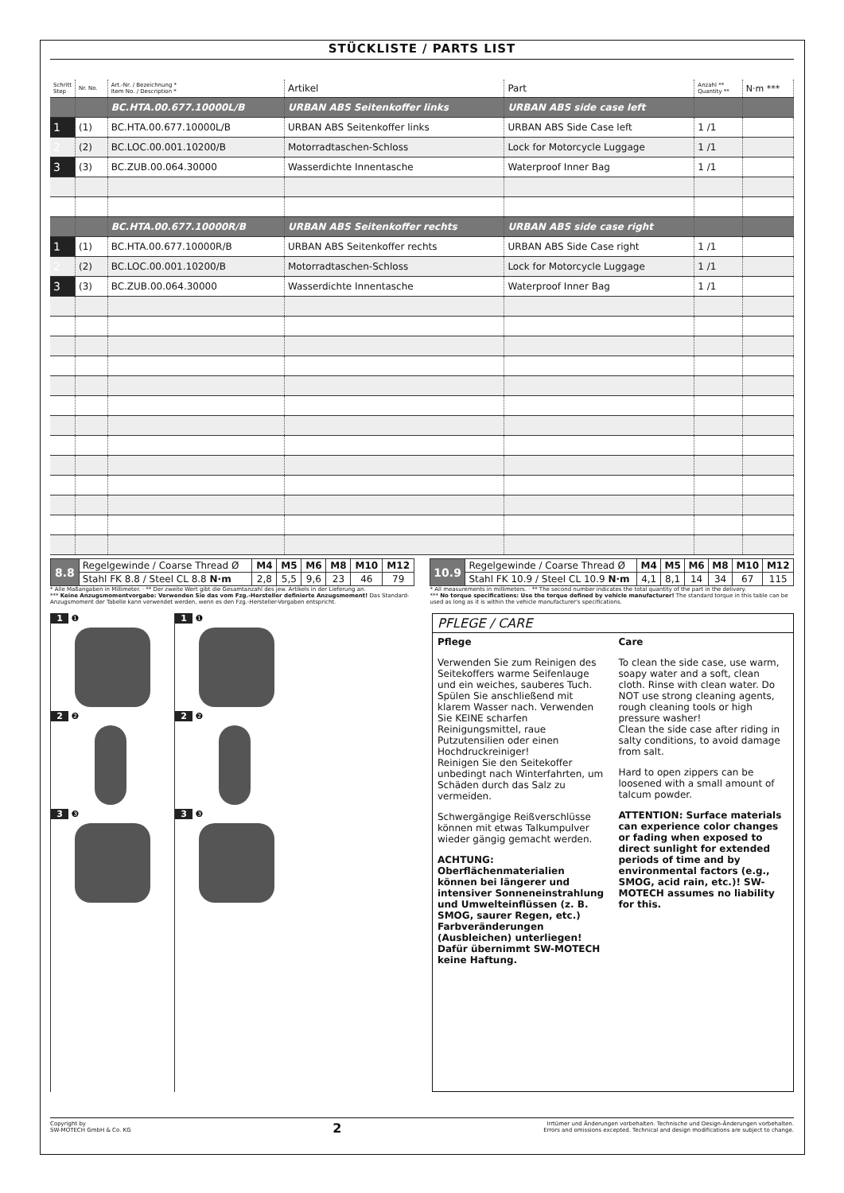STÜCKLISTE / PARTS LIST
| Schritt Step | Nr. No. | Art.-Nr. / Bezeichnung * Item No. / Description * | Artikel | Part | Anzahl ** Quantity ** | N·m *** |
| --- | --- | --- | --- | --- | --- | --- |
| | | BC.HTA.00.677.10000L/B | URBAN ABS Seitenkoffer links | URBAN ABS side case left | | |
| 1 | (1) | BC.HTA.00.677.10000L/B | URBAN ABS Seitenkoffer links | URBAN ABS Side Case left | 1 /1 | |
| 2 | (2) | BC.LOC.00.001.10200/B | Motorradtaschen-Schloss | Lock for Motorcycle Luggage | 1 /1 | |
| 3 | (3) | BC.ZUB.00.064.30000 | Wasserdichte Innentasche | Waterproof Inner Bag | 1 /1 | |
| | | BC.HTA.00.677.10000R/B | URBAN ABS Seitenkoffer rechts | URBAN ABS side case right | | |
| 1 | (1) | BC.HTA.00.677.10000R/B | URBAN ABS Seitenkoffer rechts | URBAN ABS Side Case right | 1 /1 | |
| 2 | (2) | BC.LOC.00.001.10200/B | Motorradtaschen-Schloss | Lock for Motorcycle Luggage | 1 /1 | |
| 3 | (3) | BC.ZUB.00.064.30000 | Wasserdichte Innentasche | Waterproof Inner Bag | 1 /1 | |
| 8.8 | Regelgewinde / Coarse Thread Ø | M4 | M5 | M6 | M8 | M10 | M12 |
| | Stahl FK 8.8 / Steel CL 8.8 N·m | 2,8 | 5,5 | 9,6 | 23 | 46 | 79 |
| 10.9 | Regelgewinde / Coarse Thread Ø | M4 | M5 | M6 | M8 | M10 | M12 |
| | Stahl FK 10.9 / Steel CL 10.9 N·m | 4,1 | 8,1 | 14 | 34 | 67 | 115 |
* Alle Maßangaben in Millimeter. · ** Der zweite Wert gibt die Gesamtanzahl des jew. Artikels in der Lieferung an.
*** Keine Anzugsmomentvorgabe: Verwenden Sie das vom Fzg.-Hersteller definierte Anzugsmoment! Das Standard-Anzugsmoment der Tabelle kann verwendet werden, wenn es den Fzg.-Hersteller-Vorgaben entspricht.
* All measurements in millimeters. · ** The second number indicates the total quantity of the part in the delivery.
*** No torque specifications: Use the torque defined by vehicle manufacturer! The standard torque in this table can be used as long as it is within the vehicle manufacturer's specifications.
1 ❶
2 ❷
3 ❸
1 ❶
2 ❷
3 ❸
PFLEGE / CARE
Pflege
Verwenden Sie zum Reinigen des Seitekoffers warme Seifenlauge und ein weiches, sauberes Tuch. Spülen Sie anschließend mit klarem Wasser nach. Verwenden Sie KEINE scharfen Reinigungsmittel, raue Putzutensilien oder einen Hochdruckreiniger!
Reinigen Sie den Seitekoffer unbedingt nach Winterfahrten, um Schäden durch das Salz zu vermeiden.
Schwergängige Reißverschlüsse können mit etwas Talkumpulver wieder gängig gemacht werden.
ACHTUNG: Oberflächenmaterialien können bei längerer und intensiver Sonneneinstrahlung und Umwelteinflüssen (z. B. SMOG, saurer Regen, etc.) Farbveränderungen (Ausbleichen) unterliegen! Dafür übernimmt SW-MOTECH keine Haftung.
Care
To clean the side case, use warm, soapy water and a soft, clean cloth. Rinse with clean water. Do NOT use strong cleaning agents, rough cleaning tools or high pressure washer!
Clean the side case after riding in salty conditions, to avoid damage from salt.
Hard to open zippers can be loosened with a small amount of talcum powder.
ATTENTION: Surface materials can experience color changes or fading when exposed to direct sunlight for extended periods of time and by environmental factors (e.g., SMOG, acid rain, etc.)! SW-MOTECH assumes no liability for this.
Copyright by
SW-MOTECH GmbH & Co. KG
2
Irrtümer und Änderungen vorbehalten. Technische und Design-Änderungen vorbehalten.
Errors and omissions excepted. Technical and design modifications are subject to change.